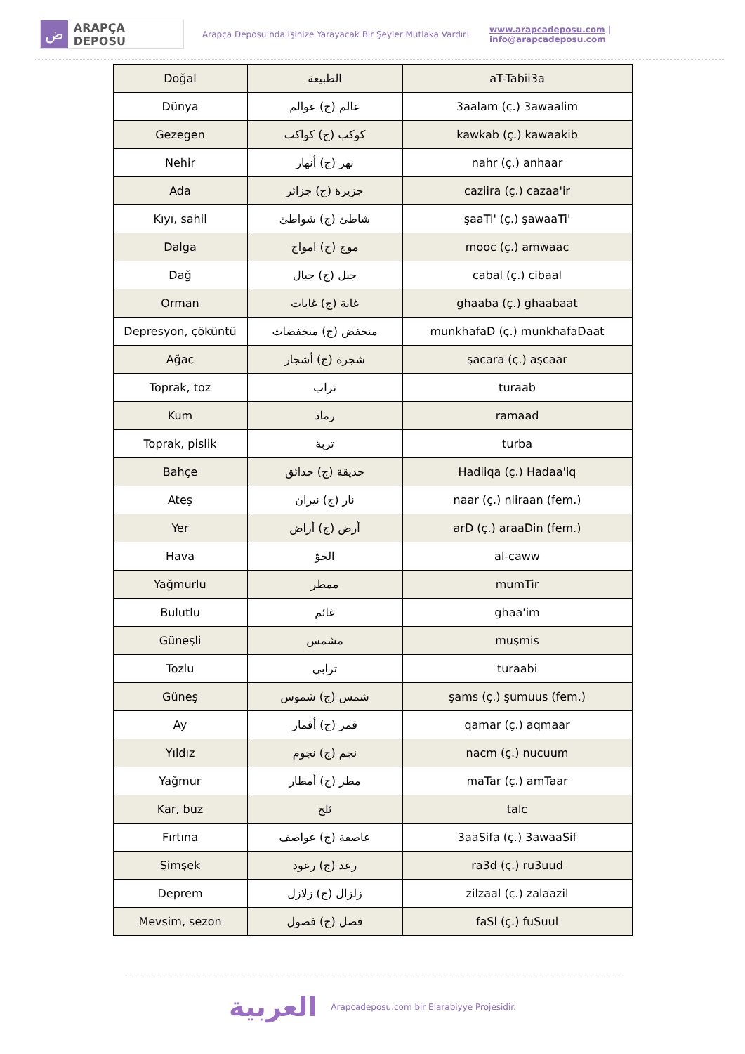ض ARAPÇA DEPOSU
Arapça Deposu’nda İşinize Yarayacak Bir Şeyler Mutlaka Vardır! www.arapcadeposu.com | info@arapcadeposu.com
| Doğal | الطبيعة | aT-Tabii3a |
| Dünya | عالم (ج) عوالم | 3aalam (ç.) 3awaalim |
| Gezegen | كوكب (ج) كواكب | kawkab (ç.) kawaakib |
| Nehir | نهر (ج) أنهار | nahr (ç.) anhaar |
| Ada | جزيرة (ج) جزائر | caziira (ç.) cazaa'ir |
| Kıyı, sahil | شاطئ (ج) شواطئ | şaaTi' (ç.) şawaaTi' |
| Dalga | موج (ج) امواج | mooc (ç.) amwaac |
| Dağ | جبل (ج) جبال | cabal (ç.) cibaal |
| Orman | غابة (ج) غابات | ghaaba (ç.) ghaabaat |
| Depresyon, çöküntü | منخفض (ج) منخفضات | munkhafaD (ç.) munkhafaDaat |
| Ağaç | شجرة (ج) أشجار | şacara (ç.) aşcaar |
| Toprak, toz | تراب | turaab |
| Kum | رماد | ramaad |
| Toprak, pislik | تربة | turba |
| Bahçe | حديقة (ج) حدائق | Hadiiqa (ç.) Hadaa'iq |
| Ateş | نار (ج) نيران | naar (ç.) niiraan (fem.) |
| Yer | أرض (ج) أراض | arD (ç.) araaDin (fem.) |
| Hava | الجوّ | al-caww |
| Yağmurlu | ممطر | mumTir |
| Bulutlu | غائم | ghaa'im |
| Güneşli | مشمس | muşmis |
| Tozlu | ترابي | turaabi |
| Güneş | شمس (ج) شموس | şams (ç.) şumuus (fem.) |
| Ay | قمر (ج) أقمار | qamar (ç.) aqmaar |
| Yıldız | نجم (ج) نجوم | nacm (ç.) nucuum |
| Yağmur | مطر (ج) أمطار | maTar (ç.) amTaar |
| Kar, buz | ثلج | talc |
| Fırtına | عاصفة (ج) عواصف | 3aaSifa (ç.) 3awaaSif |
| Şimşek | رعد (ج) رعود | ra3d (ç.) ru3uud |
| Deprem | زلزال (ج) زلازل | zilzaal (ç.) zalaazil |
| Mevsim, sezon | فصل (ج) فصول | faSl (ç.) fuSuul |
العربية Arapcadeposu.com bir Elarabiyye Projesidir.